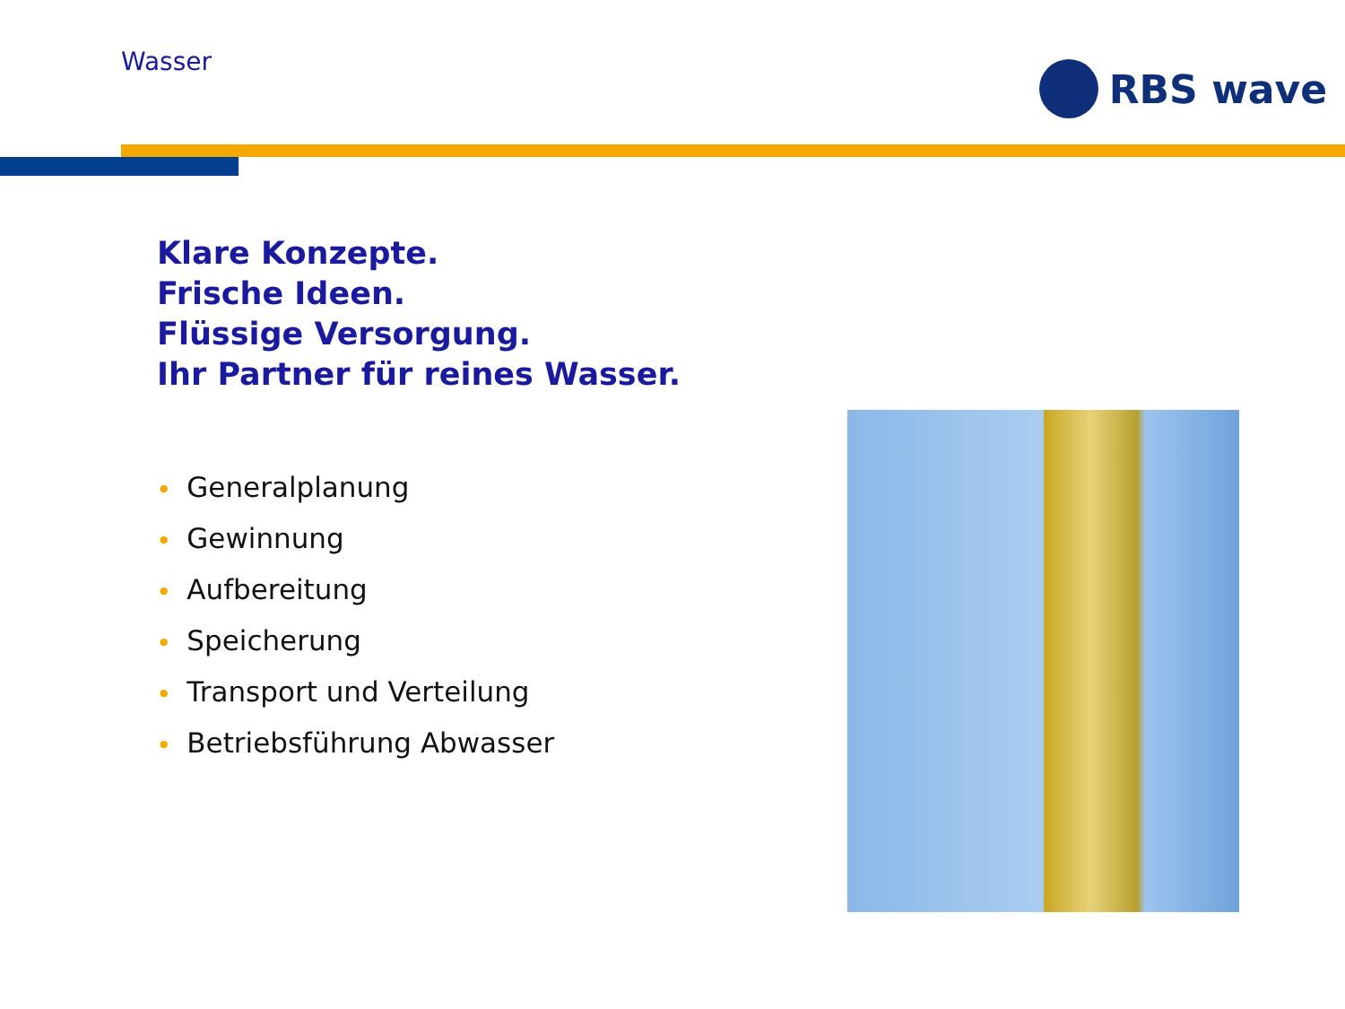Wasser RBS wave
Klare Konzepte.
Frische Ideen.
Flüssige Versorgung.
Ihr Partner für reines Wasser.
• Generalplanung
• Gewinnung
• Aufbereitung
• Speicherung
• Transport und Verteilung
• Betriebsführung Abwasser